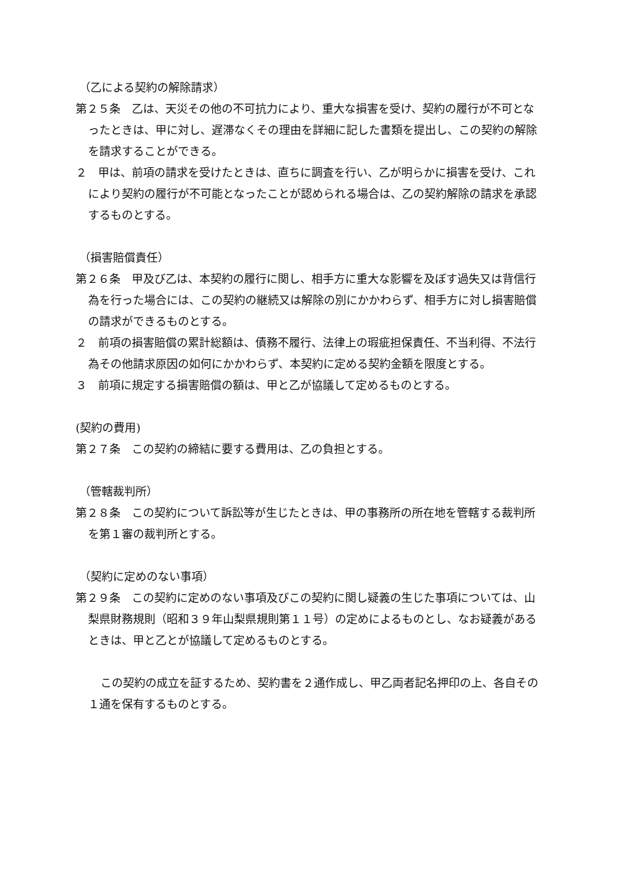（乙による契約の解除請求）
第２５条　乙は、天災その他の不可抗力により、重大な損害を受け、契約の履行が不可となったときは、甲に対し、遅滞なくその理由を詳細に記した書類を提出し、この契約の解除を請求することができる。
２　甲は、前項の請求を受けたときは、直ちに調査を行い、乙が明らかに損害を受け、これにより契約の履行が不可能となったことが認められる場合は、乙の契約解除の請求を承認するものとする。
（損害賠償責任）
第２６条　甲及び乙は、本契約の履行に関し、相手方に重大な影響を及ぼす過失又は背信行為を行った場合には、この契約の継続又は解除の別にかかわらず、相手方に対し損害賠償の請求ができるものとする。
２　前項の損害賠償の累計総額は、債務不履行、法律上の瑕疵担保責任、不当利得、不法行為その他請求原因の如何にかかわらず、本契約に定める契約金額を限度とする。
３　前項に規定する損害賠償の額は、甲と乙が協議して定めるものとする。
(契約の費用)
第２７条　この契約の締結に要する費用は、乙の負担とする。
（管轄裁判所）
第２８条　この契約について訴訟等が生じたときは、甲の事務所の所在地を管轄する裁判所を第１審の裁判所とする。
（契約に定めのない事項）
第２９条　この契約に定めのない事項及びこの契約に関し疑義の生じた事項については、山梨県財務規則（昭和３９年山梨県規則第１１号）の定めによるものとし、なお疑義があるときは、甲と乙とが協議して定めるものとする。
この契約の成立を証するため、契約書を２通作成し、甲乙両者記名押印の上、各自その１通を保有するものとする。